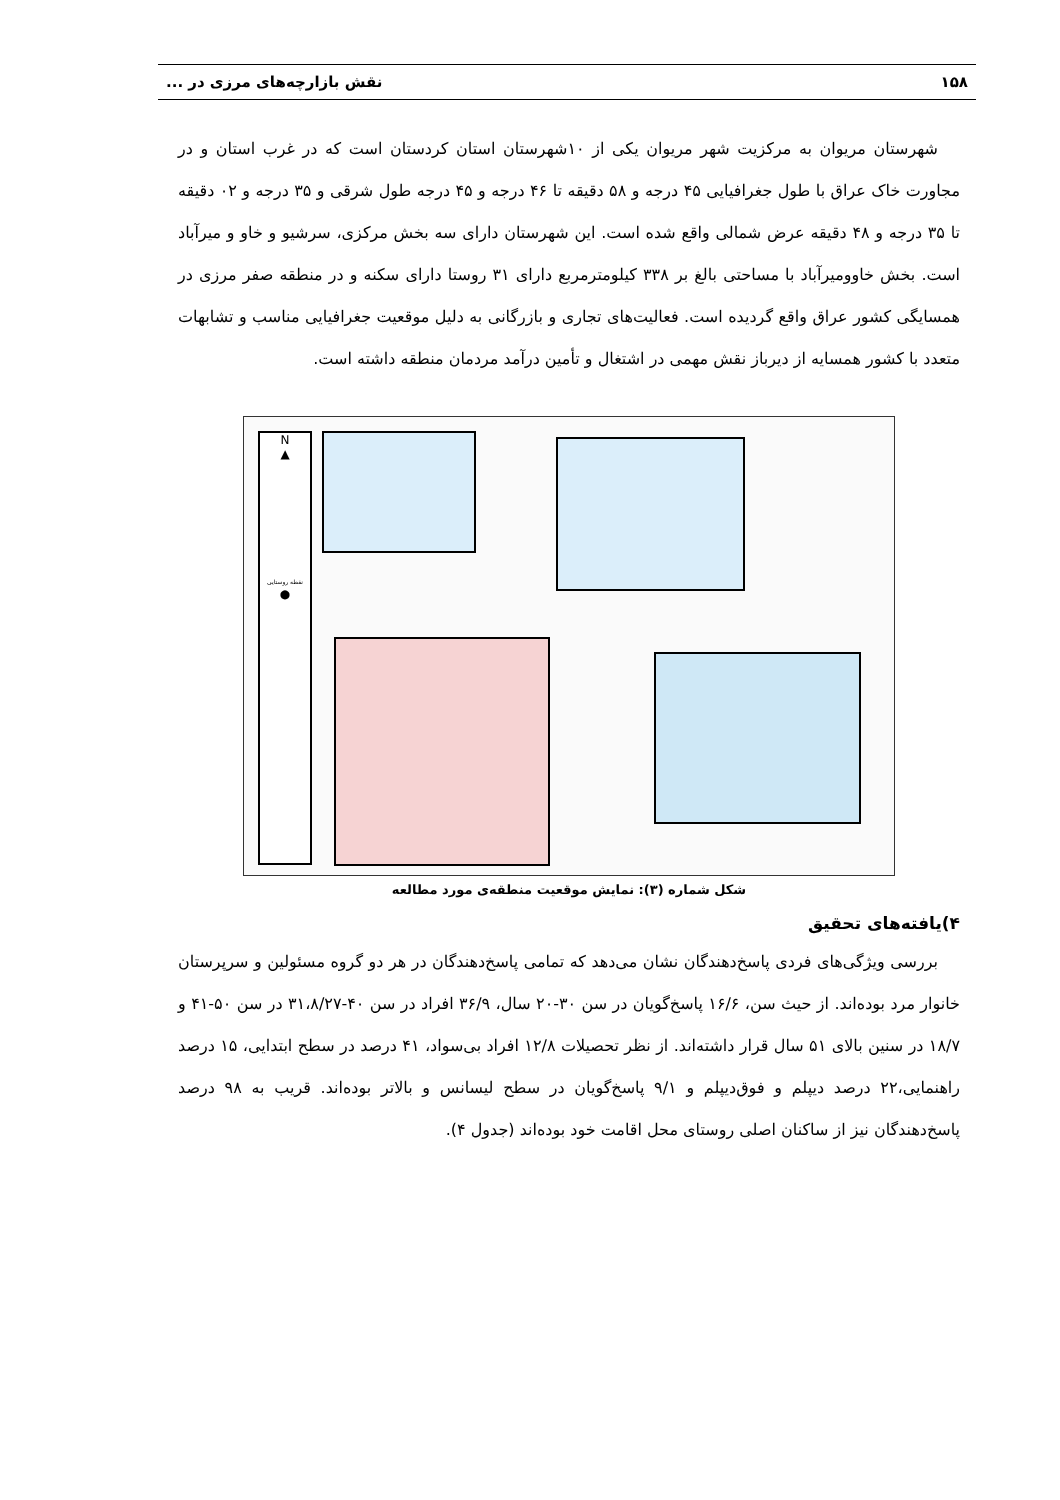۱۵۸ نقش بازارچه‌های مرزی در ...
شهرستان مریوان به مرکزیت شهر مریوان یکی از ۱۰شهرستان استان کردستان است که در غرب استان و در مجاورت خاک عراق با طول جغرافیایی ۴۵ درجه و ۵۸ دقیقه تا ۴۶ درجه و ۴۵ درجه طول شرقی و ۳۵ درجه و ۰۲ دقیقه تا ۳۵ درجه و ۴۸ دقیقه عرض شمالی واقع شده است. این شهرستان دارای سه بخش مرکزی، سرشیو و خاو و میرآباد است. بخش خاوومیرآباد با مساحتی بالغ بر ۳۳۸ کیلومترمربع دارای ۳۱ روستا دارای سکنه و در منطقه صفر مرزی در همسایگی کشور عراق واقع گردیده است. فعالیت‌های تجاری و بازرگانی به دلیل موقعیت جغرافیایی مناسب و تشابهات متعدد با کشور همسایه از دیرباز نقش مهمی در اشتغال و تأمین درآمد مردمان منطقه داشته است.
N
▲
نقطه روستایی
●
شکل شماره (۳): نمایش موقعیت منطقه‌ی مورد مطالعه
۴)یافته‌های تحقیق
بررسی ویژگی‌های فردی پاسخ‌دهندگان نشان می‌دهد که تمامی پاسخ‌دهندگان در هر دو گروه مسئولین و سرپرستان خانوار مرد بوده‌اند. از حیث سن، ۱۶/۶ پاسخ‌گویان در سن ۳۰-۲۰ سال، ۳۶/۹ افراد در سن ۴۰-۳۱،۸/۲۷ در سن ۵۰-۴۱ و ۱۸/۷ در سنین بالای ۵۱ سال قرار داشته‌اند. از نظر تحصیلات ۱۲/۸ افراد بی‌سواد، ۴۱ درصد در سطح ابتدایی، ۱۵ درصد راهنمایی،۲۲ درصد دیپلم و فوق‌دیپلم و ۹/۱ پاسخ‌گویان در سطح لیسانس و بالاتر بوده‌اند. قریب به ۹۸ درصد پاسخ‌دهندگان نیز از ساکنان اصلی روستای محل اقامت خود بوده‌اند (جدول ۴).